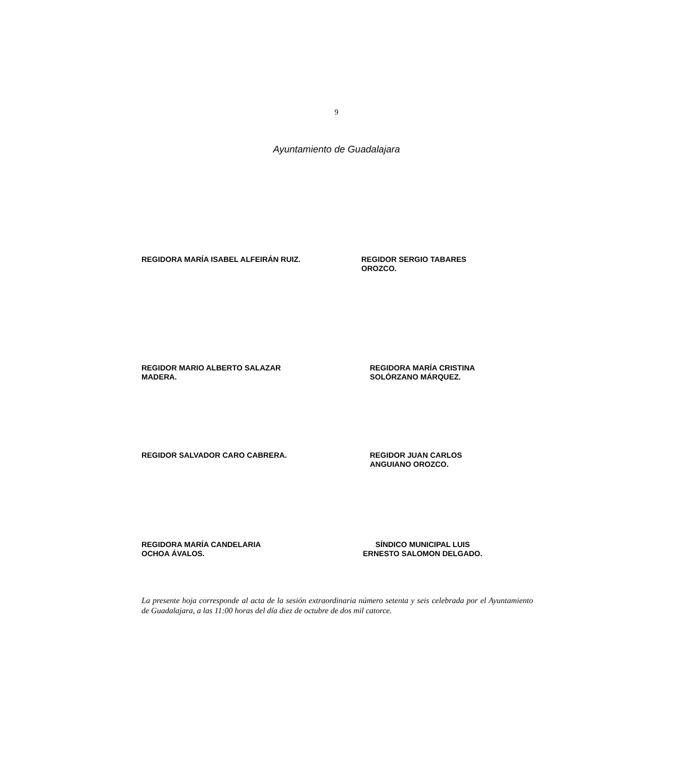9
Ayuntamiento de Guadalajara
REGIDORA MARÍA ISABEL ALFEIRÁN RUIZ.
REGIDOR SERGIO TABARES
OROZCO.
REGIDOR MARIO ALBERTO SALAZAR
MADERA.
REGIDORA MARÍA CRISTINA
SOLÓRZANO MÁRQUEZ.
REGIDOR SALVADOR CARO CABRERA.
REGIDOR JUAN CARLOS
ANGUIANO OROZCO.
REGIDORA MARÍA CANDELARIA
OCHOA ÁVALOS.
SÍNDICO MUNICIPAL LUIS
ERNESTO SALOMON DELGADO.
La presente hoja corresponde al acta de la sesión extraordinaria número setenta y seis celebrada por el Ayuntamiento de Guadalajara, a las 11:00 horas del día diez de octubre de dos mil catorce.